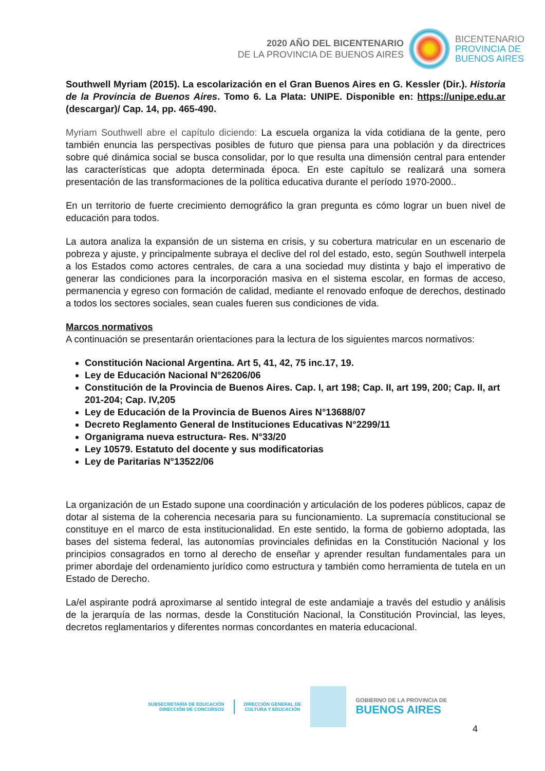2020 AÑO DEL BICENTENARIO
DE LA PROVINCIA DE BUENOS AIRES
BICENTENARIO
PROVINCIA DE
BUENOS AIRES
Southwell Myriam (2015). La escolarización en el Gran Buenos Aires en G. Kessler (Dir.). Historia de la Provincia de Buenos Aires. Tomo 6. La Plata: UNIPE. Disponible en: https://unipe.edu.ar (descargar)/ Cap. 14, pp. 465-490.
Myriam Southwell abre el capítulo diciendo: La escuela organiza la vida cotidiana de la gente, pero también enuncia las perspectivas posibles de futuro que piensa para una población y da directrices sobre qué dinámica social se busca consolidar, por lo que resulta una dimensión central para entender las características que adopta determinada época. En este capítulo se realizará una somera presentación de las transformaciones de la política educativa durante el período 1970-2000..
En un territorio de fuerte crecimiento demográfico la gran pregunta es cómo lograr un buen nivel de educación para todos.
La autora analiza la expansión de un sistema en crisis, y su cobertura matricular en un escenario de pobreza y ajuste, y principalmente subraya el declive del rol del estado, esto, según Southwell interpela a los Estados como actores centrales, de cara a una sociedad muy distinta y bajo el imperativo de generar las condiciones para la incorporación masiva en el sistema escolar, en formas de acceso, permanencia y egreso con formación de calidad, mediante el renovado enfoque de derechos, destinado a todos los sectores sociales, sean cuales fueren sus condiciones de vida.
Marcos normativos
A continuación se presentarán orientaciones para la lectura de los siguientes marcos normativos:
Constitución Nacional Argentina. Art 5, 41, 42, 75 inc.17, 19.
Ley de Educación Nacional N°26206/06
Constitución de la Provincia de Buenos Aires. Cap. I, art 198; Cap. II, art 199, 200; Cap. II, art 201-204; Cap. IV,205
Ley de Educación de la Provincia de Buenos Aires N°13688/07
Decreto Reglamento General de Instituciones Educativas N°2299/11
Organigrama nueva estructura- Res. N°33/20
Ley 10579. Estatuto del docente y sus modificatorias
Ley de Paritarias N°13522/06
La organización de un Estado supone una coordinación y articulación de los poderes públicos, capaz de dotar al sistema de la coherencia necesaria para su funcionamiento. La supremacía constitucional se constituye en el marco de esta institucionalidad. En este sentido, la forma de gobierno adoptada, las bases del sistema federal, las autonomías provinciales definidas en la Constitución Nacional y los principios consagrados en torno al derecho de enseñar y aprender resultan fundamentales para un primer abordaje del ordenamiento jurídico como estructura y también como herramienta de tutela en un Estado de Derecho.
La/el aspirante podrá aproximarse al sentido integral de este andamiaje a través del estudio y análisis de la jerarquía de las normas, desde la Constitución Nacional, la Constitución Provincial, las leyes, decretos reglamentarios y diferentes normas concordantes en materia educacional.
SUBSECRETARÍA DE EDUCACIÓN
DIRECCIÓN DE CONCURSOS
DIRECCIÓN GENERAL DE
CULTURA Y EDUCACIÓN
GOBIERNO DE LA PROVINCIA DE
BUENOS AIRES
4